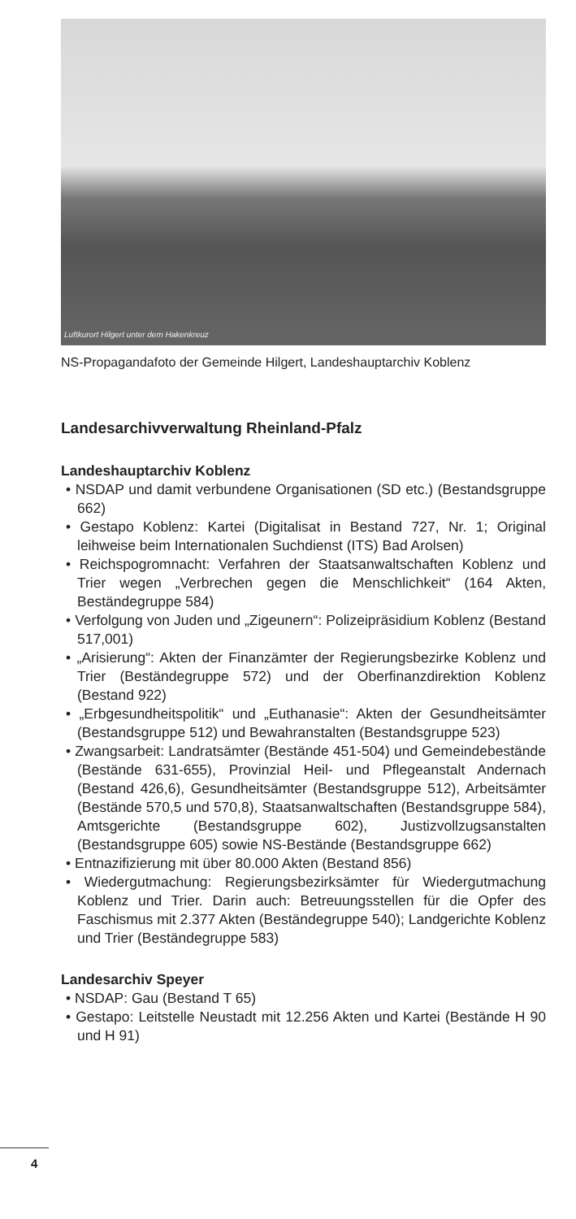Luftkurort Hilgert unter dem Hakenkreuz
NS-Propagandafoto der Gemeinde Hilgert, Landeshauptarchiv Koblenz
Landesarchivverwaltung Rheinland-Pfalz
Landeshauptarchiv Koblenz
• NSDAP und damit verbundene Organisationen (SD etc.) (Bestandsgruppe 662)
• Gestapo Koblenz: Kartei (Digitalisat in Bestand 727, Nr. 1; Original leihweise beim Internationalen Suchdienst (ITS) Bad Arolsen)
• Reichspogromnacht: Verfahren der Staatsanwaltschaften Koblenz und Trier wegen „Verbrechen gegen die Menschlichkeit“ (164 Akten, Beständegruppe 584)
• Verfolgung von Juden und „Zigeunern“: Polizeipräsidium Koblenz (Bestand 517,001)
• „Arisierung“: Akten der Finanzämter der Regierungsbezirke Koblenz und Trier (Beständegruppe 572) und der Oberfinanzdirektion Koblenz (Bestand 922)
• „Erbgesundheitspolitik“ und „Euthanasie“: Akten der Gesundheitsämter (Bestandsgruppe 512) und Bewahranstalten (Bestandsgruppe 523)
• Zwangsarbeit: Landratsämter (Bestände 451-504) und Gemeindebestände (Bestände 631-655), Provinzial Heil- und Pflegeanstalt Andernach (Bestand 426,6), Gesundheitsämter (Bestandsgruppe 512), Arbeitsämter (Bestände 570,5 und 570,8), Staatsanwaltschaften (Bestandsgruppe 584), Amtsgerichte (Bestandsgruppe 602), Justizvollzugsanstalten (Bestandsgruppe 605) sowie NS-Bestände (Bestandsgruppe 662)
• Entnazifizierung mit über 80.000 Akten (Bestand 856)
• Wiedergutmachung: Regierungsbezirksämter für Wiedergutmachung Koblenz und Trier. Darin auch: Betreuungsstellen für die Opfer des Faschismus mit 2.377 Akten (Beständegruppe 540); Landgerichte Koblenz und Trier (Beständegruppe 583)
Landesarchiv Speyer
• NSDAP: Gau (Bestand T 65)
• Gestapo: Leitstelle Neustadt mit 12.256 Akten und Kartei (Bestände H 90 und H 91)
4